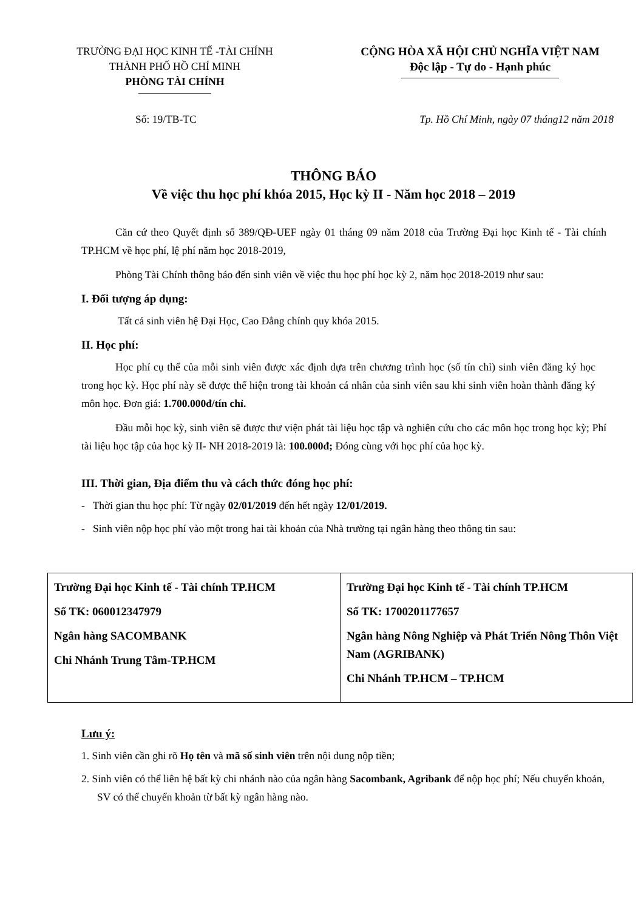TRƯỜNG ĐẠI HỌC KINH TẾ -TÀI CHÍNH
THÀNH PHỐ HỒ CHÍ MINH
PHÒNG TÀI CHÍNH
CỘNG HÒA XÃ HỘI CHỦ NGHĨA VIỆT NAM
Độc lập - Tự do - Hạnh phúc
Số: 19/TB-TC Tp. Hồ Chí Minh, ngày 07 tháng12 năm 2018
THÔNG BÁO
Về việc thu học phí khóa 2015, Học kỳ II - Năm học 2018 – 2019
Căn cứ theo Quyết định số 389/QĐ-UEF ngày 01 tháng 09 năm 2018 của Trường Đại học Kinh tế - Tài chính TP.HCM về học phí, lệ phí năm học 2018-2019,
Phòng Tài Chính thông báo đến sinh viên về việc thu học phí học kỳ 2, năm học 2018-2019 như sau:
I. Đối tượng áp dụng:
Tất cả sinh viên hệ Đại Học, Cao Đẳng chính quy khóa 2015.
II. Học phí:
Học phí cụ thể của mỗi sinh viên được xác định dựa trên chương trình học (số tín chỉ) sinh viên đăng ký học trong học kỳ. Học phí này sẽ được thể hiện trong tài khoản cá nhân của sinh viên sau khi sinh viên hoàn thành đăng ký môn học. Đơn giá: 1.700.000đ/tín chỉ.
Đầu mỗi học kỳ, sinh viên sẽ được thư viện phát tài liệu học tập và nghiên cứu cho các môn học trong học kỳ; Phí tài liệu học tập của học kỳ II- NH 2018-2019 là: 100.000đ; Đóng cùng với học phí của học kỳ.
III. Thời gian, Địa điểm thu và cách thức đóng học phí:
- Thời gian thu học phí: Từ ngày 02/01/2019 đến hết ngày 12/01/2019.
- Sinh viên nộp học phí vào một trong hai tài khoản của Nhà trường tại ngân hàng theo thông tin sau:
| Trường Đại học Kinh tế - Tài chính TP.HCM Số TK: 060012347979 Ngân hàng SACOMBANK Chi Nhánh Trung Tâm-TP.HCM | Trường Đại học Kinh tế - Tài chính TP.HCM Số TK: 1700201177657 Ngân hàng Nông Nghiệp và Phát Triển Nông Thôn Việt Nam (AGRIBANK) Chi Nhánh TP.HCM – TP.HCM |
Lưu ý:
1. Sinh viên cần ghi rõ Họ tên và mã số sinh viên trên nội dung nộp tiền;
2. Sinh viên có thể liên hệ bất kỳ chi nhánh nào của ngân hàng Sacombank, Agribank để nộp học phí; Nếu chuyển khoản, SV có thể chuyển khoản từ bất kỳ ngân hàng nào.